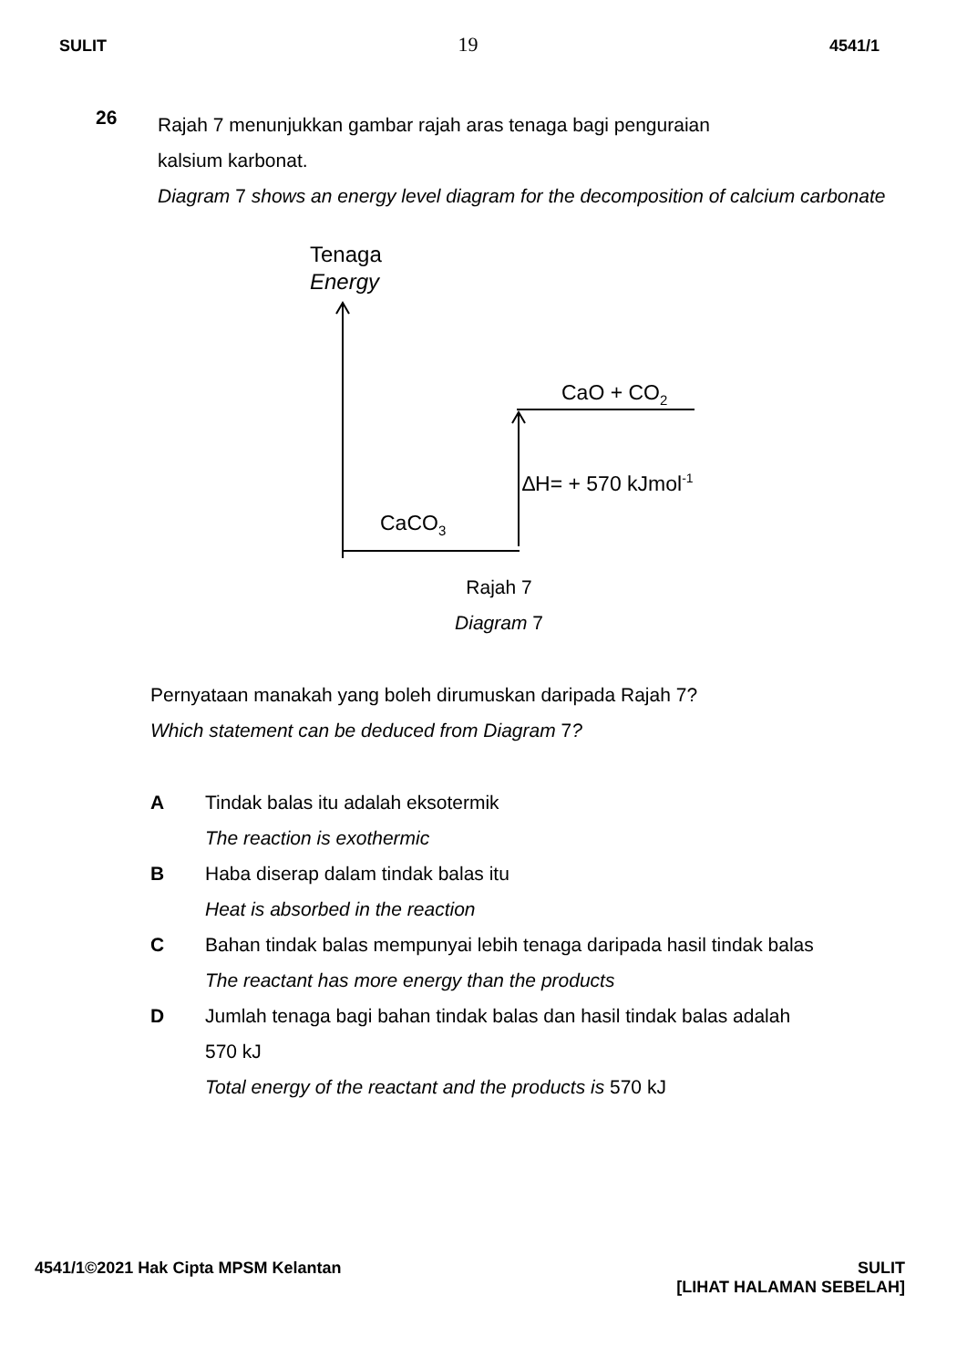SULIT 19 4541/1
26
Rajah 7 menunjukkan gambar rajah aras tenaga bagi penguraian
kalsium karbonat.
Diagram 7 shows an energy level diagram for the decomposition of calcium carbonate
Tenaga
Energy
CaO + CO<sub>2</sub>
∆H= + 570 kJmol<sup>-1</sup>
CaCO<sub>3</sub>
Rajah 7
Diagram 7
Pernyataan manakah yang boleh dirumuskan daripada Rajah 7?
Which statement can be deduced from Diagram 7?
A Tindak balas itu adalah eksotermik
The reaction is exothermic
B Haba diserap dalam tindak balas itu
Heat is absorbed in the reaction
C Bahan tindak balas mempunyai lebih tenaga daripada hasil tindak balas
The reactant has more energy than the products
D Jumlah tenaga bagi bahan tindak balas dan hasil tindak balas adalah
570 kJ
Total energy of the reactant and the products is 570 kJ
4541/1©2021 Hak Cipta MPSM Kelantan SULIT
[LIHAT HALAMAN SEBELAH]